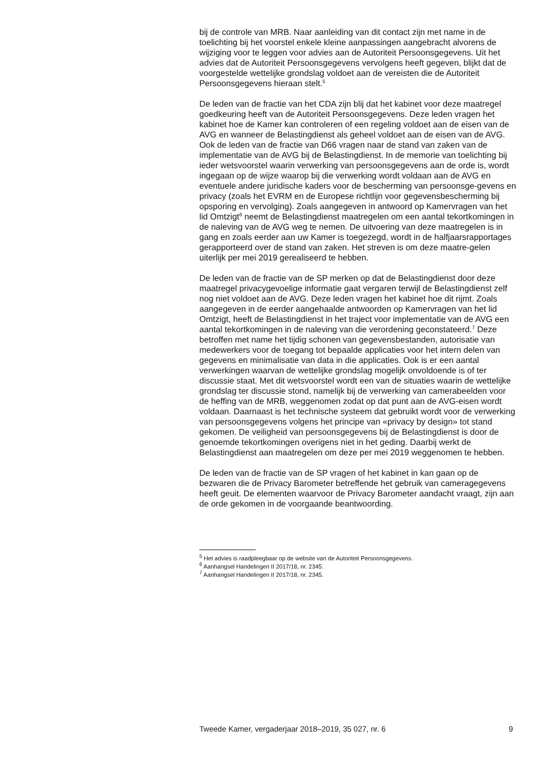bij de controle van MRB. Naar aanleiding van dit contact zijn met name in de toelichting bij het voorstel enkele kleine aanpassingen aangebracht alvorens de wijziging voor te leggen voor advies aan de Autoriteit Persoonsgegevens. Uit het advies dat de Autoriteit Persoonsgegevens vervolgens heeft gegeven, blijkt dat de voorgestelde wettelijke grondslag voldoet aan de vereisten die de Autoriteit Persoonsgegevens hieraan stelt.<sup>5</sup>
De leden van de fractie van het CDA zijn blij dat het kabinet voor deze maatregel goedkeuring heeft van de Autoriteit Persoonsgegevens. Deze leden vragen het kabinet hoe de Kamer kan controleren of een regeling voldoet aan de eisen van de AVG en wanneer de Belastingdienst als geheel voldoet aan de eisen van de AVG. Ook de leden van de fractie van D66 vragen naar de stand van zaken van de implementatie van de AVG bij de Belastingdienst. In de memorie van toelichting bij ieder wetsvoorstel waarin verwerking van persoonsgegevens aan de orde is, wordt ingegaan op de wijze waarop bij die verwerking wordt voldaan aan de AVG en eventuele andere juridische kaders voor de bescherming van persoonsge-gevens en privacy (zoals het EVRM en de Europese richtlijn voor gegevensbescherming bij opsporing en vervolging). Zoals aangegeven in antwoord op Kamervragen van het lid Omtzigt<sup>6</sup> neemt de Belastingdienst maatregelen om een aantal tekortkomingen in de naleving van de AVG weg te nemen. De uitvoering van deze maatregelen is in gang en zoals eerder aan uw Kamer is toegezegd, wordt in de halfjaarsrapportages gerapporteerd over de stand van zaken. Het streven is om deze maatre-gelen uiterlijk per mei 2019 gerealiseerd te hebben.
De leden van de fractie van de SP merken op dat de Belastingdienst door deze maatregel privacygevoelige informatie gaat vergaren terwijl de Belastingdienst zelf nog niet voldoet aan de AVG. Deze leden vragen het kabinet hoe dit rijmt. Zoals aangegeven in de eerder aangehaalde antwoorden op Kamervragen van het lid Omtzigt, heeft de Belastingdienst in het traject voor implementatie van de AVG een aantal tekortkomingen in de naleving van die verordening geconstateerd.<sup>7</sup> Deze betroffen met name het tijdig schonen van gegevensbestanden, autorisatie van medewerkers voor de toegang tot bepaalde applicaties voor het intern delen van gegevens en minimalisatie van data in die applicaties. Ook is er een aantal verwerkingen waarvan de wettelijke grondslag mogelijk onvoldoende is of ter discussie staat. Met dit wetsvoorstel wordt een van de situaties waarin de wettelijke grondslag ter discussie stond, namelijk bij de verwerking van camerabeelden voor de heffing van de MRB, weggenomen zodat op dat punt aan de AVG-eisen wordt voldaan. Daarnaast is het technische systeem dat gebruikt wordt voor de verwerking van persoonsgegevens volgens het principe van «privacy by design» tot stand gekomen. De veiligheid van persoonsgegevens bij de Belastingdienst is door de genoemde tekortkomingen overigens niet in het geding. Daarbij werkt de Belastingdienst aan maatregelen om deze per mei 2019 weggenomen te hebben.
De leden van de fractie van de SP vragen of het kabinet in kan gaan op de bezwaren die de Privacy Barometer betreffende het gebruik van cameragegevens heeft geuit. De elementen waarvoor de Privacy Barometer aandacht vraagt, zijn aan de orde gekomen in de voorgaande beantwoording.
<sup>5</sup> Het advies is raadpleegbaar op de website van de Autoriteit Persoonsgegevens.
<sup>6</sup> Aanhangsel Handelingen II 2017/18, nr. 2345.
<sup>7</sup> Aanhangsel Handelingen II 2017/18, nr. 2345.
Tweede Kamer, vergaderjaar 2018–2019, 35 027, nr. 6 9